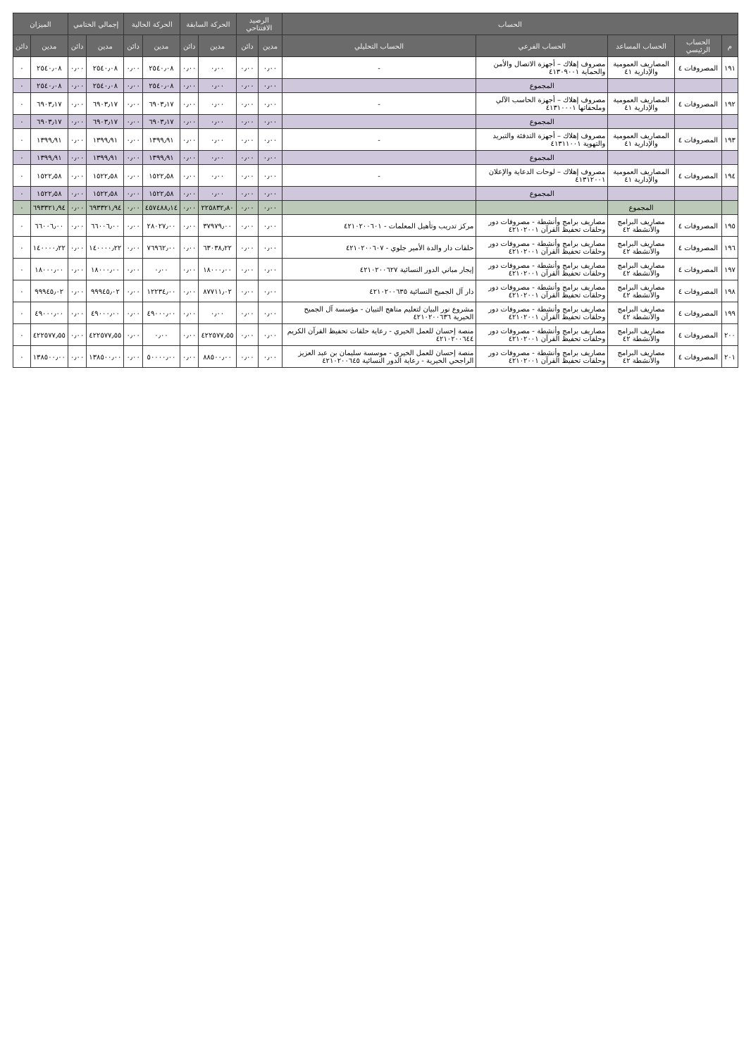| الحساب | | | | | الرصيد الافتتاحي | | الحركة السابقة | | الحركة الحالية | | إجمالي الختامي | | الميزان | |
| --- | --- | --- | --- | --- | --- | --- | --- | --- | --- | --- | --- | --- | --- | --- |
| م | الحساب الرئيسي | الحساب المساعد | الحساب الفرعي | الحساب التحليلي | مدين | دائن | مدين | دائن | مدين | دائن | مدين | دائن | مدين | دائن |
| ١٩١ | المصروفات ٤ | المصاريف العمومية والإدارية ٤١ | مصروف إهلاك – أجهزة الاتصال والأمن والحماية ٤١٣٠٩٠٠١ | - | ٠٫٠٠ | ٠٫٠٠ | ٠٫٠٠ | ٠٫٠٠ | ٢٥٤٠٫٠٨ | ٠٫٠٠ | ٢٥٤٠٫٠٨ | ٠٫٠٠ | ٢٥٤٠٫٠٨ | ٠ |
| | | | المجموع | | ٠٫٠٠ | ٠٫٠٠ | ٠٫٠٠ | ٠٫٠٠ | ٢٥٤٠٫٠٨ | ٠٫٠٠ | ٢٥٤٠٫٠٨ | ٠٫٠٠ | ٢٥٤٠٫٠٨ | ٠ |
| ١٩٢ | المصروفات ٤ | المصاريف العمومية والإدارية ٤١ | مصروف إهلاك – أجهزة الحاسب الآلي وملحقاتها ٤١٣١٠٠٠١ | - | ٠٫٠٠ | ٠٫٠٠ | ٠٫٠٠ | ٠٫٠٠ | ٦٩٠٣٫١٧ | ٠٫٠٠ | ٦٩٠٣٫١٧ | ٠٫٠٠ | ٦٩٠٣٫١٧ | ٠ |
| | | | المجموع | | ٠٫٠٠ | ٠٫٠٠ | ٠٫٠٠ | ٠٫٠٠ | ٦٩٠٣٫١٧ | ٠٫٠٠ | ٦٩٠٣٫١٧ | ٠٫٠٠ | ٦٩٠٣٫١٧ | ٠ |
| ١٩٣ | المصروفات ٤ | المصاريف العمومية والإدارية ٤١ | مصروف إهلاك – أجهزة التدفئة والتبريد والتهوية ٤١٣١١٠٠١ | - | ٠٫٠٠ | ٠٫٠٠ | ٠٫٠٠ | ٠٫٠٠ | ١٣٩٩٫٩١ | ٠٫٠٠ | ١٣٩٩٫٩١ | ٠٫٠٠ | ١٣٩٩٫٩١ | ٠ |
| | | | المجموع | | ٠٫٠٠ | ٠٫٠٠ | ٠٫٠٠ | ٠٫٠٠ | ١٣٩٩٫٩١ | ٠٫٠٠ | ١٣٩٩٫٩١ | ٠٫٠٠ | ١٣٩٩٫٩١ | ٠ |
| ١٩٤ | المصروفات ٤ | المصاريف العمومية والإدارية ٤١ | مصروف إهلاك – لوحات الدعاية والإعلان ٤١٣١٢٠٠١ | - | ٠٫٠٠ | ٠٫٠٠ | ٠٫٠٠ | ٠٫٠٠ | ١٥٢٢٫٥٨ | ٠٫٠٠ | ١٥٢٢٫٥٨ | ٠٫٠٠ | ١٥٢٢٫٥٨ | ٠ |
| | | | المجموع | | ٠٫٠٠ | ٠٫٠٠ | ٠٫٠٠ | ٠٫٠٠ | ١٥٢٢٫٥٨ | ٠٫٠٠ | ١٥٢٢٫٥٨ | ٠٫٠٠ | ١٥٢٢٫٥٨ | ٠ |
| | | المجموع | | | ٠٫٠٠ | ٠٫٠٠ | ٢٢٥٨٣٢٫٨٠ | ٠٫٠٠ | ٤٥٧٤٨٨٫١٤ | ٠٫٠٠ | ٦٩٣٣٢١٫٩٤ | ٠٫٠٠ | ٦٩٣٣٢١٫٩٤ | ٠ |
| ١٩٥ | المصروفات ٤ | مصاريف البرامج والأنشطة ٤٢ | مصاريف برامج وأنشطة - مصروفات دور وحلقات تحفيظ القرآن ٤٢١٠٢٠٠١ | مركز تدريب وتأهيل المعلمات - ٤٢١٠٢٠٠٦٠١ | ٠٫٠٠ | ٠٫٠٠ | ٣٧٩٧٩٫٠٠ | ٠٫٠٠ | ٢٨٠٢٧٫٠٠ | ٠٫٠٠ | ٦٦٠٠٦٫٠٠ | ٠٫٠٠ | ٦٦٠٠٦٫٠٠ | ٠ |
| ١٩٦ | المصروفات ٤ | مصاريف البرامج والأنشطة ٤٢ | مصاريف برامج وأنشطة - مصروفات دور وحلقات تحفيظ القرآن ٤٢١٠٢٠٠١ | حلقات دار والدة الأمير جلوي - ٤٢١٠٢٠٠٦٠٧ | ٠٫٠٠ | ٠٫٠٠ | ٦٣٠٣٨٫٢٢ | ٠٫٠٠ | ٧٦٩٦٢٫٠٠ | ٠٫٠٠ | ١٤٠٠٠٠٫٢٢ | ٠٫٠٠ | ١٤٠٠٠٠٫٢٢ | ٠ |
| ١٩٧ | المصروفات ٤ | مصاريف البرامج والأنشطة ٤٢ | مصاريف برامج وأنشطة - مصروفات دور وحلقات تحفيظ القرآن ٤٢١٠٢٠٠١ | إيجار مباني الدور النسائية ٤٢١٠٢٠٠٦٢٧ | ٠٫٠٠ | ٠٫٠٠ | ١٨٠٠٠٫٠٠ | ٠٫٠٠ | ٠٫٠٠ | ٠٫٠٠ | ١٨٠٠٠٫٠٠ | ٠٫٠٠ | ١٨٠٠٠٫٠٠ | ٠ |
| ١٩٨ | المصروفات ٤ | مصاريف البرامج والأنشطة ٤٢ | مصاريف برامج وأنشطة - مصروفات دور وحلقات تحفيظ القرآن ٤٢١٠٢٠٠١ | دار آل الجميح النسائية ٤٢١٠٢٠٠٦٣٥ | ٠٫٠٠ | ٠٫٠٠ | ٨٧٧١١٫٠٢ | ٠٫٠٠ | ١٢٢٣٤٫٠٠ | ٠٫٠٠ | ٩٩٩٤٥٫٠٢ | ٠٫٠٠ | ٩٩٩٤٥٫٠٢ | ٠ |
| ١٩٩ | المصروفات ٤ | مصاريف البرامج والأنشطة ٤٢ | مصاريف برامج وأنشطة - مصروفات دور وحلقات تحفيظ القرآن ٤٢١٠٢٠٠١ | مشروع نور البيان لتعليم مناهج التبيان - مؤسسة آل الجميح الخيرية ٤٢١٠٢٠٠٦٣٦ | ٠٫٠٠ | ٠٫٠٠ | ٠٫٠٠ | ٠٫٠٠ | ٤٩٠٠٠٫٠٠ | ٠٫٠٠ | ٤٩٠٠٠٫٠٠ | ٠٫٠٠ | ٤٩٠٠٠٫٠٠ | ٠ |
| ٢٠٠ | المصروفات ٤ | مصاريف البرامج والأنشطة ٤٢ | مصاريف برامج وأنشطة - مصروفات دور وحلقات تحفيظ القرآن ٤٢١٠٢٠٠١ | منصة إحسان للعمل الخيري - رعاية حلقات تحفيظ القرآن الكريم ٤٢١٠٢٠٠٦٤٤ | ٠٫٠٠ | ٠٫٠٠ | ٤٢٢٥٧٧٫٥٥ | ٠٫٠٠ | ٠٫٠٠ | ٠٫٠٠ | ٤٢٢٥٧٧٫٥٥ | ٠٫٠٠ | ٤٢٢٥٧٧٫٥٥ | ٠ |
| ٢٠١ | المصروفات ٤ | مصاريف البرامج والأنشطة ٤٢ | مصاريف برامج وأنشطة - مصروفات دور وحلقات تحفيظ القرآن ٤٢١٠٢٠٠١ | منصة إحسان للعمل الخيري - موسسة سليمان بن عبد العزيز الراجحي الخيرية - رعاية الدور النسائية ٤٢١٠٢٠٠٦٤٥ | ٠٫٠٠ | ٠٫٠٠ | ٨٨٥٠٠٫٠٠ | ٠٫٠٠ | ٥٠٠٠٠٫٠٠ | ٠٫٠٠ | ١٣٨٥٠٠٫٠٠ | ٠٫٠٠ | ١٣٨٥٠٠٫٠٠ | ٠ |